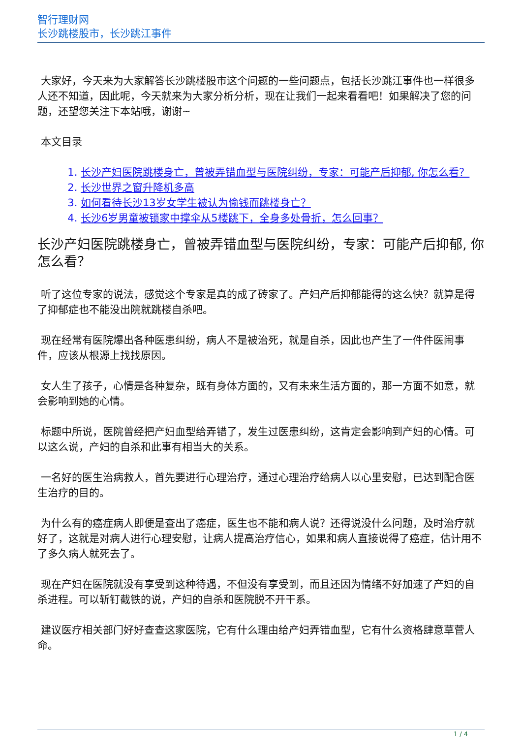智行理财网
长沙跳楼股市，长沙跳江事件
大家好，今天来为大家解答长沙跳楼股市这个问题的一些问题点，包括长沙跳江事件也一样很多人还不知道，因此呢，今天就来为大家分析分析，现在让我们一起来看看吧！如果解决了您的问题，还望您关注下本站哦，谢谢~
本文目录
1. 长沙产妇医院跳楼身亡，曾被弄错血型与医院纠纷，专家：可能产后抑郁, 你怎么看？
2. 长沙世界之窗升降机多高
3. 如何看待长沙13岁女学生被认为偷钱而跳楼身亡？
4. 长沙6岁男童被锁家中撑伞从5楼跳下，全身多处骨折，怎么回事？
长沙产妇医院跳楼身亡，曾被弄错血型与医院纠纷，专家：可能产后抑郁, 你怎么看？
听了这位专家的说法，感觉这个专家是真的成了砖家了。产妇产后抑郁能得的这么快？就算是得了抑郁症也不能没出院就跳楼自杀吧。
现在经常有医院爆出各种医患纠纷，病人不是被治死，就是自杀，因此也产生了一件件医闹事件，应该从根源上找找原因。
女人生了孩子，心情是各种复杂，既有身体方面的，又有未来生活方面的，那一方面不如意，就会影响到她的心情。
标题中所说，医院曾经把产妇血型给弄错了，发生过医患纠纷，这肯定会影响到产妇的心情。可以这么说，产妇的自杀和此事有相当大的关系。
一名好的医生治病救人，首先要进行心理治疗，通过心理治疗给病人以心里安慰，已达到配合医生治疗的目的。
为什么有的癌症病人即便是查出了癌症，医生也不能和病人说？还得说没什么问题，及时治疗就好了，这就是对病人进行心理安慰，让病人提高治疗信心，如果和病人直接说得了癌症，估计用不了多久病人就死去了。
现在产妇在医院就没有享受到这种待遇，不但没有享受到，而且还因为情绪不好加速了产妇的自杀进程。可以斩钉截铁的说，产妇的自杀和医院脱不开干系。
建议医疗相关部门好好查查这家医院，它有什么理由给产妇弄错血型，它有什么资格肆意草菅人命。
1 / 4